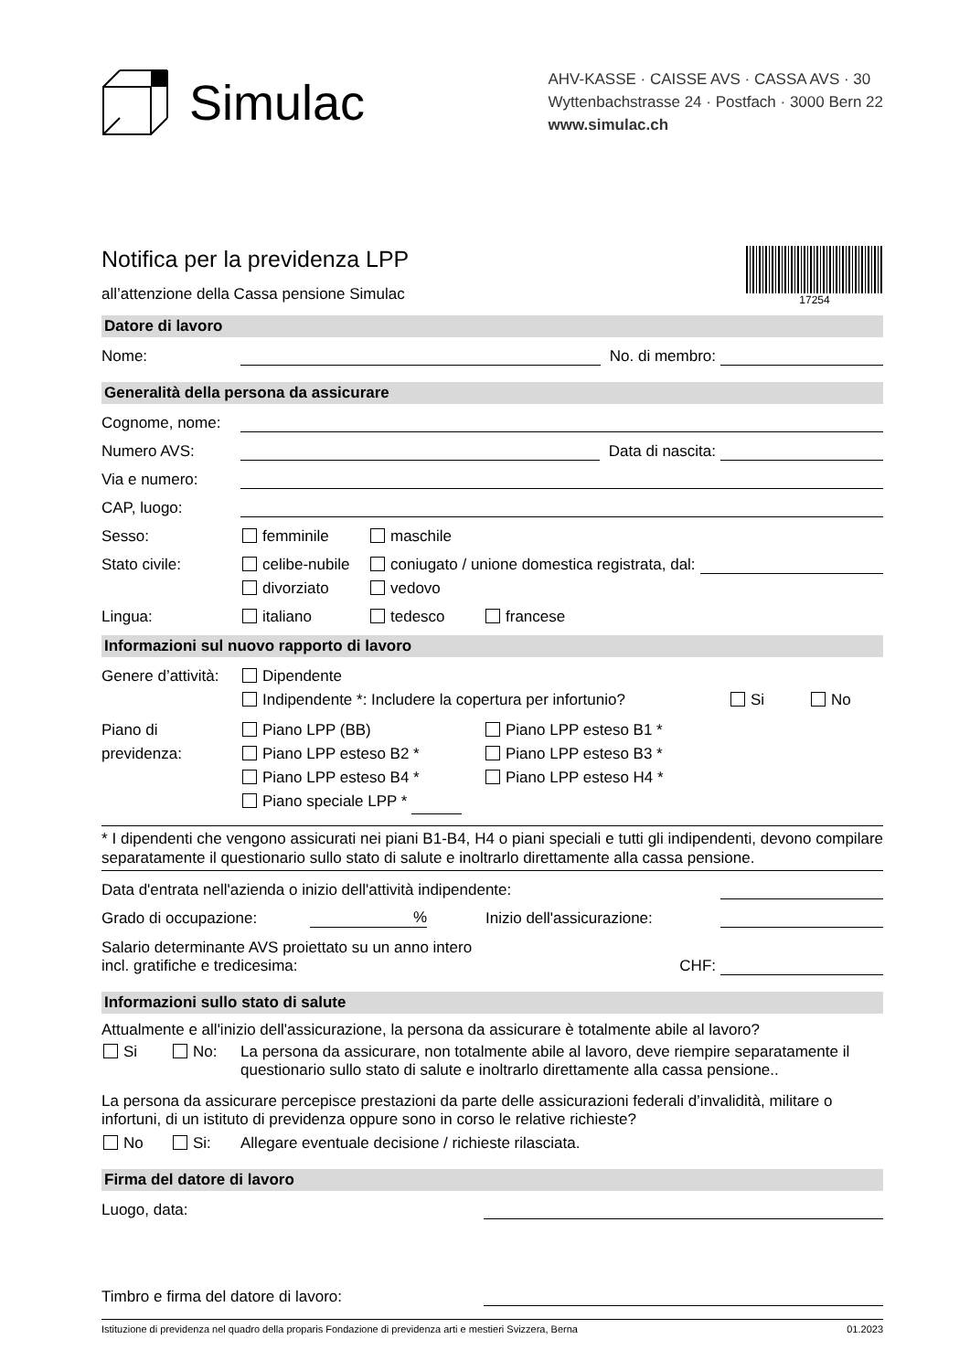Simulac
AHV-KASSE · CAISSE AVS · CASSA AVS · 30
Wyttenbachstrasse 24 · Postfach · 3000 Bern 22
www.simulac.ch
Notifica per la previdenza LPP
all’attenzione della Cassa pensione Simulac
17254
Datore di lavoro
Nome: No. di membro:
Generalità della persona da assicurare
Cognome, nome:
Numero AVS: Data di nascita:
Via e numero:
CAP, luogo:
Sesso: femminile maschile
Stato civile: celibe-nubile coniugato / unione domestica registrata, dal:
divorziato vedovo
Lingua: italiano tedesco francese
Informazioni sul nuovo rapporto di lavoro
Genere d’attività: Dipendente
Indipendente *: Includere la copertura per infortunio? Si No
Piano di
previdenza:
Piano LPP (BB) Piano LPP esteso B1 *
Piano LPP esteso B2 * Piano LPP esteso B3 *
Piano LPP esteso B4 * Piano LPP esteso H4 *
Piano speciale LPP *
* I dipendenti che vengono assicurati nei piani B1-B4, H4 o piani speciali e tutti gli indipendenti, devono compilare separatamente il questionario sullo stato di salute e inoltrarlo direttamente alla cassa pensione.
Data d'entrata nell'azienda o inizio dell'attività indipendente:
Grado di occupazione:% Inizio dell'assicurazione:
Salario determinante AVS proiettato su un anno intero
incl. gratifiche e tredicesima: CHF:
Informazioni sullo stato di salute
Attualmente e all'inizio dell'assicurazione, la persona da assicurare è totalmente abile al lavoro?
Si No: La persona da assicurare, non totalmente abile al lavoro, deve riempire separatamente il questionario sullo stato di salute e inoltrarlo direttamente alla cassa pensione..
La persona da assicurare percepisce prestazioni da parte delle assicurazioni federali d’invalidità, militare o infortuni, di un istituto di previdenza oppure sono in corso le relative richieste?
No Si: Allegare eventuale decisione / richieste rilasciata.
Firma del datore di lavoro
Luogo, data:
Timbro e firma del datore di lavoro:
Istituzione di previdenza nel quadro della proparis Fondazione di previdenza arti e mestieri Svizzera, Berna 01.2023